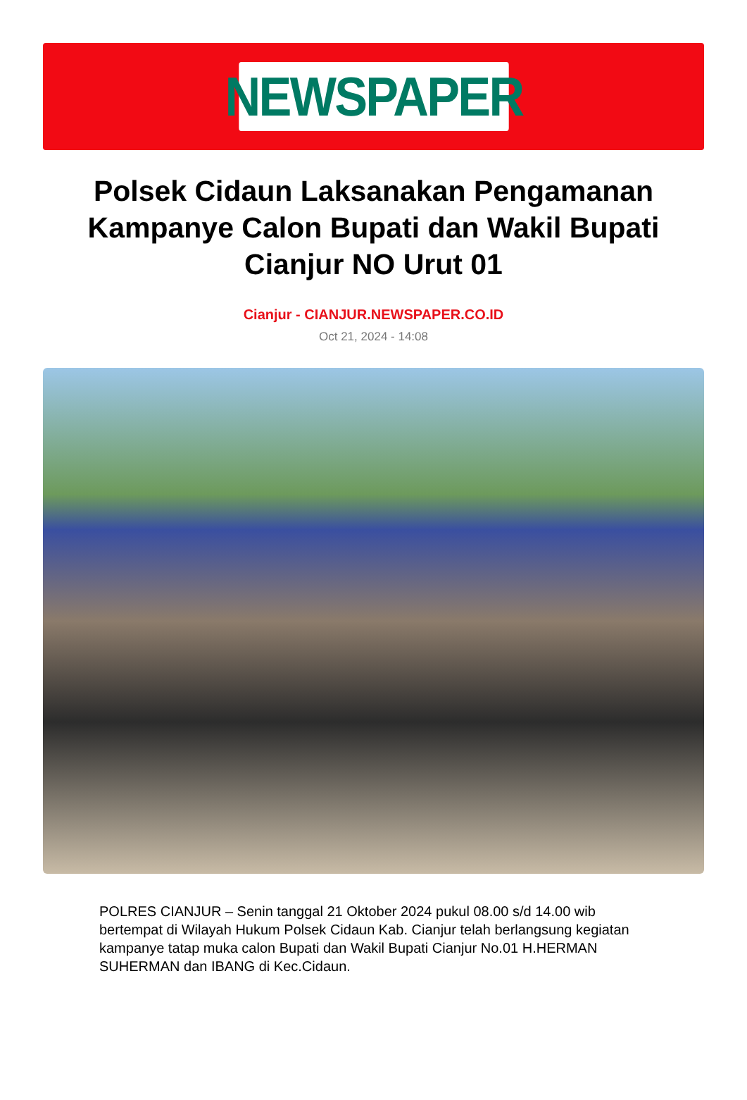NEWSPAPER
Polsek Cidaun Laksanakan Pengamanan Kampanye Calon Bupati dan Wakil Bupati Cianjur NO Urut 01
Cianjur - CIANJUR.NEWSPAPER.CO.ID
Oct 21, 2024 - 14:08
POLRES CIANJUR – Senin tanggal 21 Oktober 2024 pukul 08.00 s/d 14.00 wib bertempat di Wilayah Hukum Polsek Cidaun Kab. Cianjur telah berlangsung kegiatan kampanye tatap muka calon Bupati dan Wakil Bupati Cianjur No.01 H.HERMAN SUHERMAN dan IBANG di Kec.Cidaun.